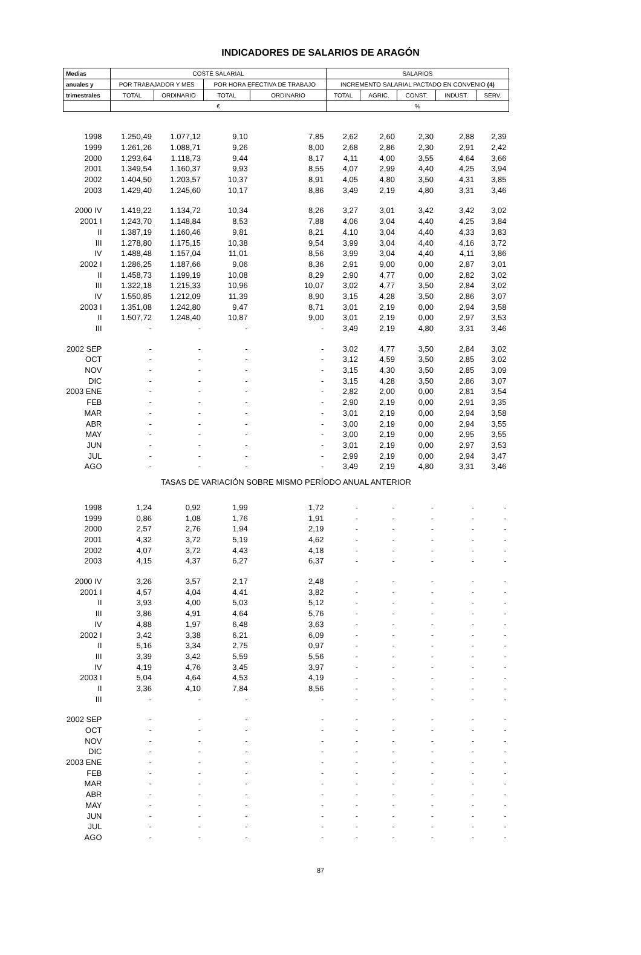INDICADORES DE SALARIOS DE ARAGÓN
| Medias | COSTE SALARIAL | | | | SALARIOS | | | | |
| --- | --- | --- | --- | --- | --- | --- | --- | --- | --- |
| anuales y | POR TRABAJADOR Y MES | | POR HORA EFECTIVA DE TRABAJO | | INCREMENTO SALARIAL PACTADO EN CONVENIO (4) | | | | |
| trimestrales | TOTAL | ORDINARIO | TOTAL | ORDINARIO | TOTAL | AGRIC. | CONST. | INDUST. | SERV. |
| | € | | | | % | | | | |
| 1998 | 1.250,49 | 1.077,12 | 9,10 | 7,85 | 2,62 | 2,60 | 2,30 | 2,88 | 2,39 |
| 1999 | 1.261,26 | 1.088,71 | 9,26 | 8,00 | 2,68 | 2,86 | 2,30 | 2,91 | 2,42 |
| 2000 | 1.293,64 | 1.118,73 | 9,44 | 8,17 | 4,11 | 4,00 | 3,55 | 4,64 | 3,66 |
| 2001 | 1.349,54 | 1.160,37 | 9,93 | 8,55 | 4,07 | 2,99 | 4,40 | 4,25 | 3,94 |
| 2002 | 1.404,50 | 1.203,57 | 10,37 | 8,91 | 4,05 | 4,80 | 3,50 | 4,31 | 3,85 |
| 2003 | 1.429,40 | 1.245,60 | 10,17 | 8,86 | 3,49 | 2,19 | 4,80 | 3,31 | 3,46 |
| 2000 IV | 1.419,22 | 1.134,72 | 10,34 | 8,26 | 3,27 | 3,01 | 3,42 | 3,42 | 3,02 |
| 2001 I | 1.243,70 | 1.148,84 | 8,53 | 7,88 | 4,06 | 3,04 | 4,40 | 4,25 | 3,84 |
| II | 1.387,19 | 1.160,46 | 9,81 | 8,21 | 4,10 | 3,04 | 4,40 | 4,33 | 3,83 |
| III | 1.278,80 | 1.175,15 | 10,38 | 9,54 | 3,99 | 3,04 | 4,40 | 4,16 | 3,72 |
| IV | 1.488,48 | 1.157,04 | 11,01 | 8,56 | 3,99 | 3,04 | 4,40 | 4,11 | 3,86 |
| 2002 I | 1.286,25 | 1.187,66 | 9,06 | 8,36 | 2,91 | 9,00 | 0,00 | 2,87 | 3,01 |
| II | 1.458,73 | 1.199,19 | 10,08 | 8,29 | 2,90 | 4,77 | 0,00 | 2,82 | 3,02 |
| III | 1.322,18 | 1.215,33 | 10,96 | 10,07 | 3,02 | 4,77 | 3,50 | 2,84 | 3,02 |
| IV | 1.550,85 | 1.212,09 | 11,39 | 8,90 | 3,15 | 4,28 | 3,50 | 2,86 | 3,07 |
| 2003 I | 1.351,08 | 1.242,80 | 9,47 | 8,71 | 3,01 | 2,19 | 0,00 | 2,94 | 3,58 |
| II | 1.507,72 | 1.248,40 | 10,87 | 9,00 | 3,01 | 2,19 | 0,00 | 2,97 | 3,53 |
| III | - | - | - | - | 3,49 | 2,19 | 4,80 | 3,31 | 3,46 |
| 2002 SEP | - | - | - | - | 3,02 | 4,77 | 3,50 | 2,84 | 3,02 |
| OCT | - | - | - | - | 3,12 | 4,59 | 3,50 | 2,85 | 3,02 |
| NOV | - | - | - | - | 3,15 | 4,30 | 3,50 | 2,85 | 3,09 |
| DIC | - | - | - | - | 3,15 | 4,28 | 3,50 | 2,86 | 3,07 |
| 2003 ENE | - | - | - | - | 2,82 | 2,00 | 0,00 | 2,81 | 3,54 |
| FEB | - | - | - | - | 2,90 | 2,19 | 0,00 | 2,91 | 3,35 |
| MAR | - | - | - | - | 3,01 | 2,19 | 0,00 | 2,94 | 3,58 |
| ABR | - | - | - | - | 3,00 | 2,19 | 0,00 | 2,94 | 3,55 |
| MAY | - | - | - | - | 3,00 | 2,19 | 0,00 | 2,95 | 3,55 |
| JUN | - | - | - | - | 3,01 | 2,19 | 0,00 | 2,97 | 3,53 |
| JUL | - | - | - | - | 2,99 | 2,19 | 0,00 | 2,94 | 3,47 |
| AGO | - | - | - | - | 3,49 | 2,19 | 4,80 | 3,31 | 3,46 |
| TASAS DE VARIACIÓN SOBRE MISMO PERÍODO ANUAL ANTERIOR | | | | | | | | | |
| 1998 | 1,24 | 0,92 | 1,99 | 1,72 | - | - | - | - | - |
| 1999 | 0,86 | 1,08 | 1,76 | 1,91 | - | - | - | - | - |
| 2000 | 2,57 | 2,76 | 1,94 | 2,19 | - | - | - | - | - |
| 2001 | 4,32 | 3,72 | 5,19 | 4,62 | - | - | - | - | - |
| 2002 | 4,07 | 3,72 | 4,43 | 4,18 | - | - | - | - | - |
| 2003 | 4,15 | 4,37 | 6,27 | 6,37 | - | - | - | - | - |
| 2000 IV | 3,26 | 3,57 | 2,17 | 2,48 | - | - | - | - | - |
| 2001 I | 4,57 | 4,04 | 4,41 | 3,82 | - | - | - | - | - |
| II | 3,93 | 4,00 | 5,03 | 5,12 | - | - | - | - | - |
| III | 3,86 | 4,91 | 4,64 | 5,76 | - | - | - | - | - |
| IV | 4,88 | 1,97 | 6,48 | 3,63 | - | - | - | - | - |
| 2002 I | 3,42 | 3,38 | 6,21 | 6,09 | - | - | - | - | - |
| II | 5,16 | 3,34 | 2,75 | 0,97 | - | - | - | - | - |
| III | 3,39 | 3,42 | 5,59 | 5,56 | - | - | - | - | - |
| IV | 4,19 | 4,76 | 3,45 | 3,97 | - | - | - | - | - |
| 2003 I | 5,04 | 4,64 | 4,53 | 4,19 | - | - | - | - | - |
| II | 3,36 | 4,10 | 7,84 | 8,56 | - | - | - | - | - |
| III | - | - | - | - | - | - | - | - | - |
| 2002 SEP | - | - | - | - | - | - | - | - | - |
| OCT | - | - | - | - | - | - | - | - | - |
| NOV | - | - | - | - | - | - | - | - | - |
| DIC | - | - | - | - | - | - | - | - | - |
| 2003 ENE | - | - | - | - | - | - | - | - | - |
| FEB | - | - | - | - | - | - | - | - | - |
| MAR | - | - | - | - | - | - | - | - | - |
| ABR | - | - | - | - | - | - | - | - | - |
| MAY | - | - | - | - | - | - | - | - | - |
| JUN | - | - | - | - | - | - | - | - | - |
| JUL | - | - | - | - | - | - | - | - | - |
| AGO | - | - | - | - | - | - | - | - | - |
87